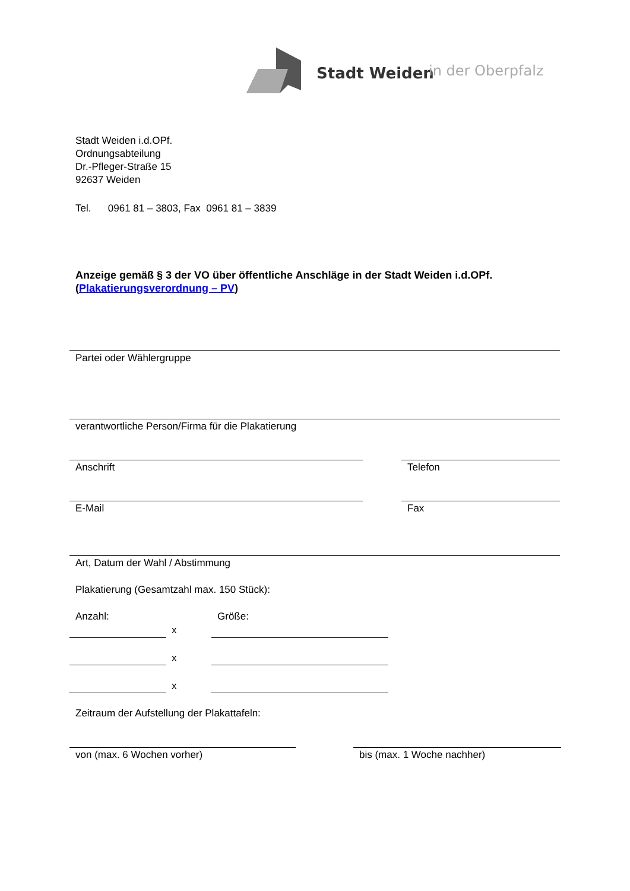Stadt Weiden in der Oberpfalz
Stadt Weiden i.d.OPf.
Ordnungsabteilung
Dr.-Pfleger-Straße 15
92637 Weiden
Tel. 0961 81 – 3803, Fax 0961 81 – 3839
Anzeige gemäß § 3 der VO über öffentliche Anschläge in der Stadt Weiden i.d.OPf.
(Plakatierungsverordnung – PV)
Partei oder Wählergruppe
verantwortliche Person/Firma für die Plakatierung
Anschrift Telefon
E-Mail Fax
Art, Datum der Wahl / Abstimmung
Plakatierung (Gesamtzahl max. 150 Stück):
Anzahl: Größe:
x
x
x
Zeitraum der Aufstellung der Plakattafeln:
von (max. 6 Wochen vorher) bis (max. 1 Woche nachher)